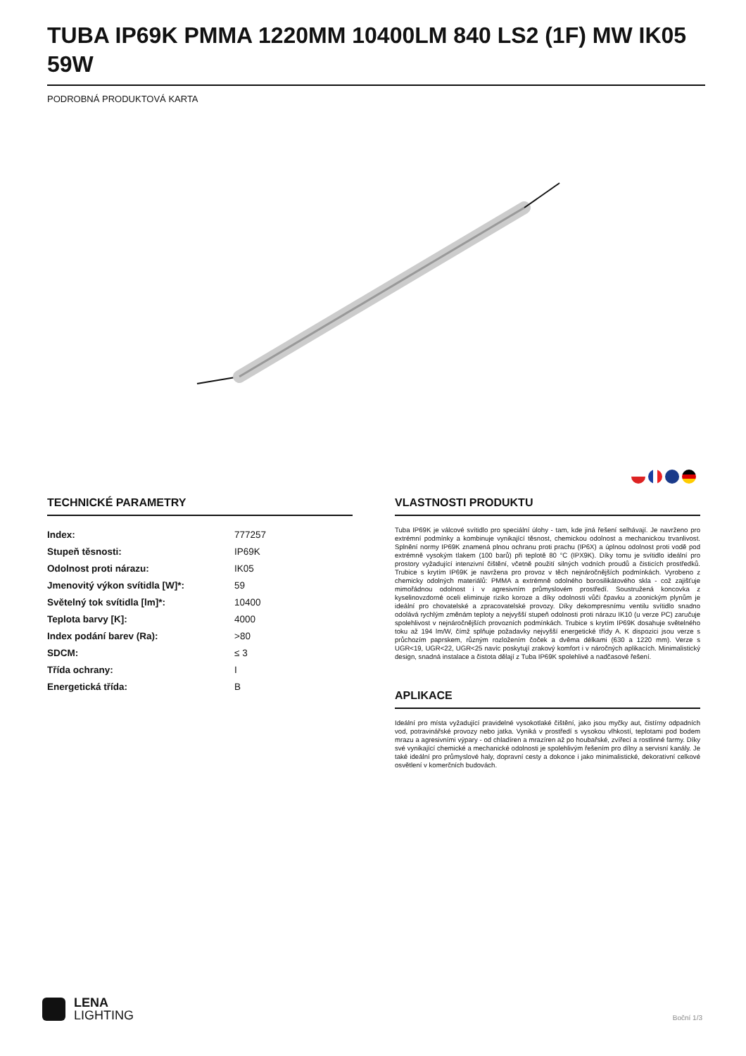TUBA IP69K PMMA 1220MM 10400LM 840 LS2 (1F) MW IK05 59W
PODROBNÁ PRODUKTOVÁ KARTA
TECHNICKÉ PARAMETRY
| Index: | 777257 |
| Stupeň těsnosti: | IP69K |
| Odolnost proti nárazu: | IK05 |
| Jmenovitý výkon svítidla [W]*: | 59 |
| Světelný tok svítidla [lm]*: | 10400 |
| Teplota barvy [K]: | 4000 |
| Index podání barev (Ra): | >80 |
| SDCM: | ≤ 3 |
| Třída ochrany: | I |
| Energetická třída: | B |
VLASTNOSTI PRODUKTU
Tuba IP69K je válcové svítidlo pro speciální úlohy - tam, kde jiná řešení selhávají. Je navrženo pro extrémní podmínky a kombinuje vynikající těsnost, chemickou odolnost a mechanickou trvanlivost. Splnění normy IP69K znamená plnou ochranu proti prachu (IP6X) a úplnou odolnost proti vodě pod extrémně vysokým tlakem (100 barů) při teplotě 80 °C (IPX9K). Díky tomu je svítidlo ideální pro prostory vyžadující intenzivní čištění, včetně použití silných vodních proudů a čisticích prostředků. Trubice s krytím IP69K je navržena pro provoz v těch nejnáročnějších podmínkách. Vyrobeno z chemicky odolných materiálů: PMMA a extrémně odolného borosilikátového skla - což zajišťuje mimořádnou odolnost i v agresivním průmyslovém prostředí. Soustružená koncovka z kyselinovzdorné oceli eliminuje riziko koroze a díky odolnosti vůči čpavku a zoonickým plynům je ideální pro chovatelské a zpracovatelské provozy. Díky dekompresnímu ventilu svítidlo snadno odolává rychlým změnám teploty a nejvyšší stupeň odolnosti proti nárazu IK10 (u verze PC) zaručuje spolehlivost v nejnáročnějších provozních podmínkách. Trubice s krytím IP69K dosahuje světelného toku až 194 lm/W, čímž splňuje požadavky nejvyšší energetické třídy A. K dispozici jsou verze s průchozím paprskem, různým rozložením čoček a dvěma délkami (630 a 1220 mm). Verze s UGR<19, UGR<22, UGR<25 navíc poskytují zrakový komfort i v náročných aplikacích. Minimalistický design, snadná instalace a čistota dělají z Tuba IP69K spolehlivé a nadčasové řešení.
APLIKACE
Ideální pro místa vyžadující pravidelné vysokotlaké čištění, jako jsou myčky aut, čistírny odpadních vod, potravinářské provozy nebo jatka. Vyniká v prostředí s vysokou vlhkostí, teplotami pod bodem mrazu a agresivními výpary - od chladíren a mrazíren až po houbařské, zvířecí a rostlinné farmy. Díky své vynikající chemické a mechanické odolnosti je spolehlivým řešením pro dílny a servisní kanály. Je také ideální pro průmyslové haly, dopravní cesty a dokonce i jako minimalistické, dekorativní celkové osvětlení v komerčních budovách.
LENA
LIGHTING
Boční 1/3